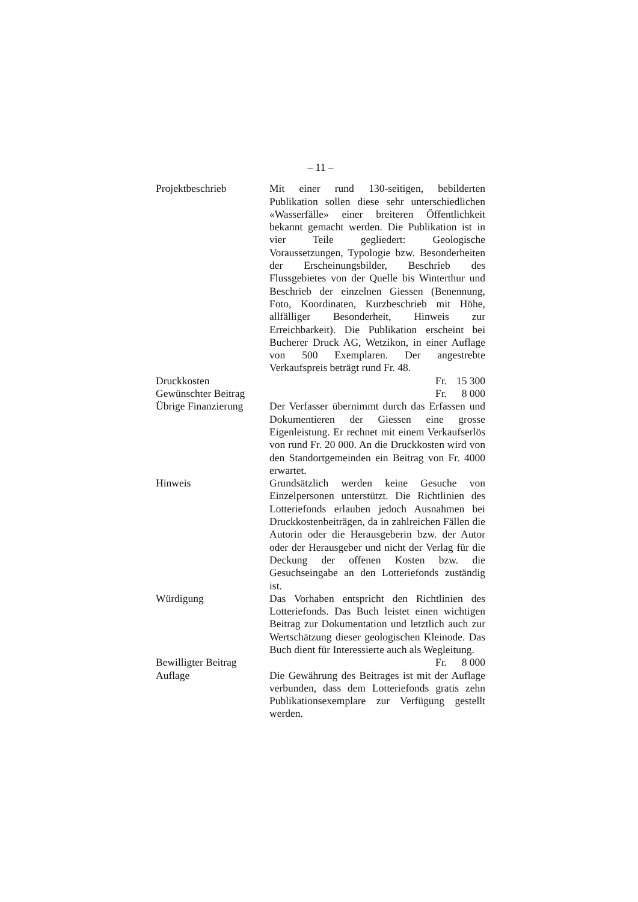– 11 –
Projektbeschrieb Mit einer rund 130-seitigen, bebilderten Publikation sollen diese sehr unterschiedlichen «Wasserfälle» einer breiteren Öffentlichkeit bekannt gemacht werden. Die Publikation ist in vier Teile gegliedert: Geologische Voraussetzungen, Typologie bzw. Besonderheiten der Erscheinungsbilder, Beschrieb des Flussgebietes von der Quelle bis Winterthur und Beschrieb der einzelnen Giessen (Benennung, Foto, Koordinaten, Kurzbeschrieb mit Höhe, allfälliger Besonderheit, Hinweis zur Erreichbarkeit). Die Publikation erscheint bei Bucherer Druck AG, Wetzikon, in einer Auflage von 500 Exemplaren. Der angestrebte Verkaufspreis beträgt rund Fr. 48.
Druckkosten Fr. 15 300
Gewünschter Beitrag
Fr. 8 000
Übrige Finanzierung
Der Verfasser übernimmt durch das Erfassen und Dokumentieren der Giessen eine grosse Eigenleistung. Er rechnet mit einem Verkaufserlös von rund Fr. 20 000. An die Druckkosten wird von den Standortgemeinden ein Beitrag von Fr. 4000 erwartet.
Hinweis Grundsätzlich werden keine Gesuche von Einzelpersonen unterstützt. Die Richtlinien des Lotteriefonds erlauben jedoch Ausnahmen bei Druckkostenbeiträgen, da in zahlreichen Fällen die Autorin oder die Herausgeberin bzw. der Autor oder der Herausgeber und nicht der Verlag für die Deckung der offenen Kosten bzw. die Gesuchseingabe an den Lotteriefonds zuständig ist.
Würdigung Das Vorhaben entspricht den Richtlinien des Lotteriefonds. Das Buch leistet einen wichtigen Beitrag zur Dokumentation und letztlich auch zur Wertschätzung dieser geologischen Kleinode. Das Buch dient für Interessierte auch als Wegleitung.
Bewilligter Beitrag
Fr. 8 000
Auflage Die Gewährung des Beitrages ist mit der Auflage verbunden, dass dem Lotteriefonds gratis zehn Publikationsexemplare zur Verfügung gestellt werden.